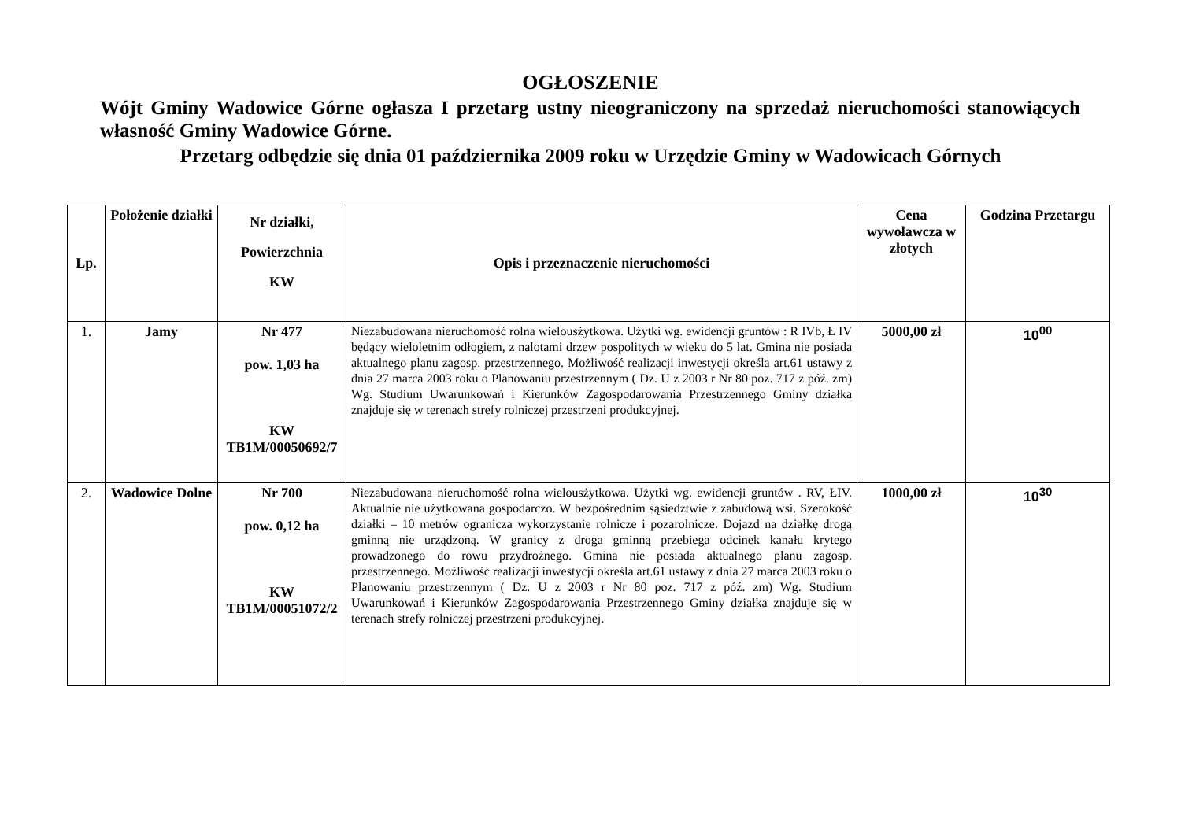OGŁOSZENIE
Wójt Gminy Wadowice Górne ogłasza I przetarg ustny nieograniczony na sprzedaż nieruchomości stanowiących własność Gminy Wadowice Górne.
Przetarg odbędzie się dnia 01 października 2009 roku w Urzędzie Gminy w Wadowicach Górnych
| Lp. | Położenie działki | Nr działki, Powierzchnia KW | Opis i przeznaczenie nieruchomości | Cena wywoławcza w złotych | Godzina Przetargu |
| --- | --- | --- | --- | --- | --- |
| 1. | Jamy | Nr 477 pow. 1,03 ha KW TB1M/00050692/7 | Niezabudowana nieruchomość rolna wielousżytkowa. Użytki wg. ewidencji gruntów : R IVb, Ł IV będący wieloletnim odłogiem, z nalotami drzew pospolitych w wieku do 5 lat. Gmina nie posiada aktualnego planu zagosp. przestrzennego. Możliwość realizacji inwestycji określa art.61 ustawy z dnia 27 marca 2003 roku o Planowaniu przestrzennym ( Dz. U z 2003 r Nr 80 poz. 717 z póź. zm) Wg. Studium Uwarunkowań i Kierunków Zagospodarowania Przestrzennego Gminy działka znajduje się w terenach strefy rolniczej przestrzeni produkcyjnej. | 5000,00 zł | 10<sup>00</sup> |
| 2. | Wadowice Dolne | Nr 700 pow. 0,12 ha KW TB1M/00051072/2 | Niezabudowana nieruchomość rolna wielousżytkowa. Użytki wg. ewidencji gruntów . RV, ŁIV. Aktualnie nie użytkowana gospodarczo. W bezpośrednim sąsiedztwie z zabudową wsi. Szerokość działki – 10 metrów ogranicza wykorzystanie rolnicze i pozarolnicze. Dojazd na działkę drogą gminną nie urządzoną. W granicy z droga gminną przebiega odcinek kanału krytego prowadzonego do rowu przydrożnego. Gmina nie posiada aktualnego planu zagosp. przestrzennego. Możliwość realizacji inwestycji określa art.61 ustawy z dnia 27 marca 2003 roku o Planowaniu przestrzennym ( Dz. U z 2003 r Nr 80 poz. 717 z póź. zm) Wg. Studium Uwarunkowań i Kierunków Zagospodarowania Przestrzennego Gminy działka znajduje się w terenach strefy rolniczej przestrzeni produkcyjnej. | 1000,00 zł | 10<sup>30</sup> |